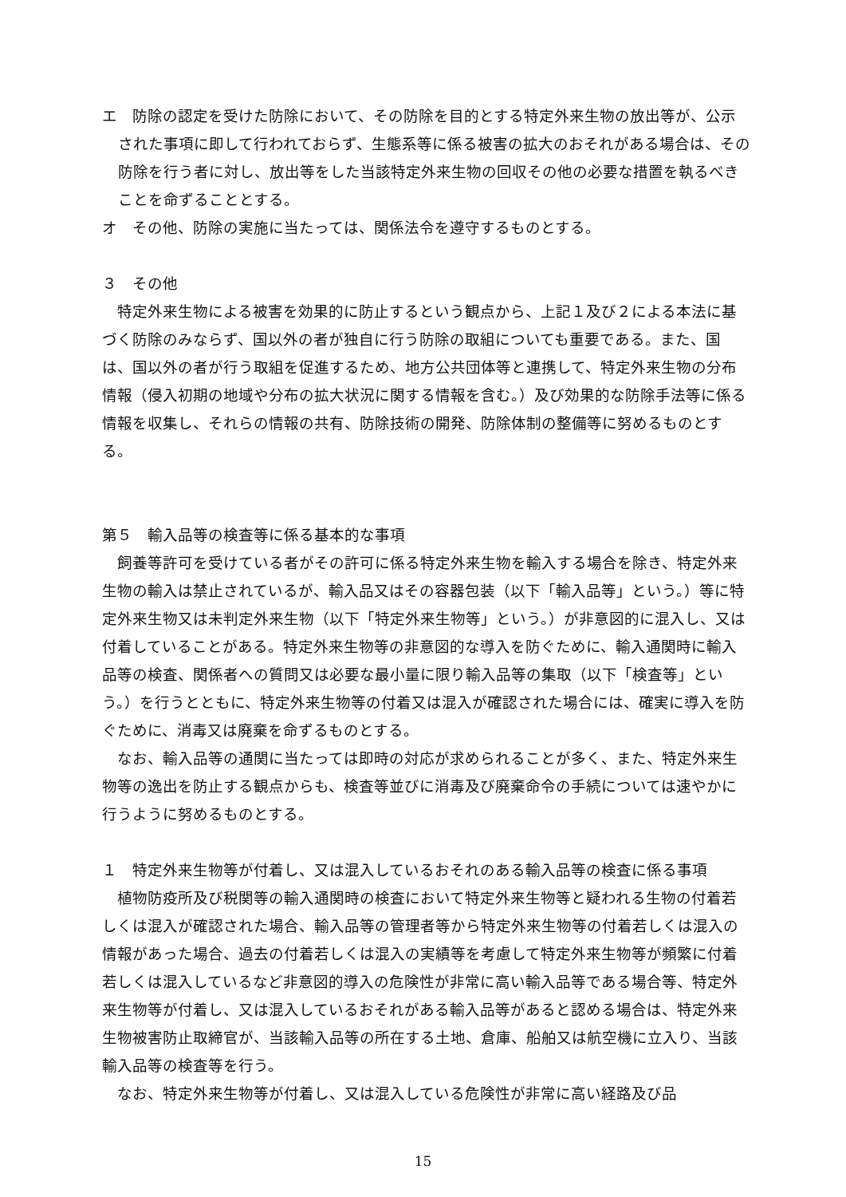エ　防除の認定を受けた防除において、その防除を目的とする特定外来生物の放出等が、公示された事項に即して行われておらず、生態系等に係る被害の拡大のおそれがある場合は、その防除を行う者に対し、放出等をした当該特定外来生物の回収その他の必要な措置を執るべきことを命ずることとする。
オ　その他、防除の実施に当たっては、関係法令を遵守するものとする。
３　その他
　特定外来生物による被害を効果的に防止するという観点から、上記１及び２による本法に基づく防除のみならず、国以外の者が独自に行う防除の取組についても重要である。また、国は、国以外の者が行う取組を促進するため、地方公共団体等と連携して、特定外来生物の分布情報（侵入初期の地域や分布の拡大状況に関する情報を含む。）及び効果的な防除手法等に係る情報を収集し、それらの情報の共有、防除技術の開発、防除体制の整備等に努めるものとする。
第５　輸入品等の検査等に係る基本的な事項
　飼養等許可を受けている者がその許可に係る特定外来生物を輸入する場合を除き、特定外来生物の輸入は禁止されているが、輸入品又はその容器包装（以下「輸入品等」という。）等に特定外来生物又は未判定外来生物（以下「特定外来生物等」という。）が非意図的に混入し、又は付着していることがある。特定外来生物等の非意図的な導入を防ぐために、輸入通関時に輸入品等の検査、関係者への質問又は必要な最小量に限り輸入品等の集取（以下「検査等」という。）を行うとともに、特定外来生物等の付着又は混入が確認された場合には、確実に導入を防ぐために、消毒又は廃棄を命ずるものとする。
　なお、輸入品等の通関に当たっては即時の対応が求められることが多く、また、特定外来生物等の逸出を防止する観点からも、検査等並びに消毒及び廃棄命令の手続については速やかに行うように努めるものとする。
１　特定外来生物等が付着し、又は混入しているおそれのある輸入品等の検査に係る事項
　植物防疫所及び税関等の輸入通関時の検査において特定外来生物等と疑われる生物の付着若しくは混入が確認された場合、輸入品等の管理者等から特定外来生物等の付着若しくは混入の情報があった場合、過去の付着若しくは混入の実績等を考慮して特定外来生物等が頻繁に付着若しくは混入しているなど非意図的導入の危険性が非常に高い輸入品等である場合等、特定外来生物等が付着し、又は混入しているおそれがある輸入品等があると認める場合は、特定外来生物被害防止取締官が、当該輸入品等の所在する土地、倉庫、船舶又は航空機に立入り、当該輸入品等の検査等を行う。
　なお、特定外来生物等が付着し、又は混入している危険性が非常に高い経路及び品
15